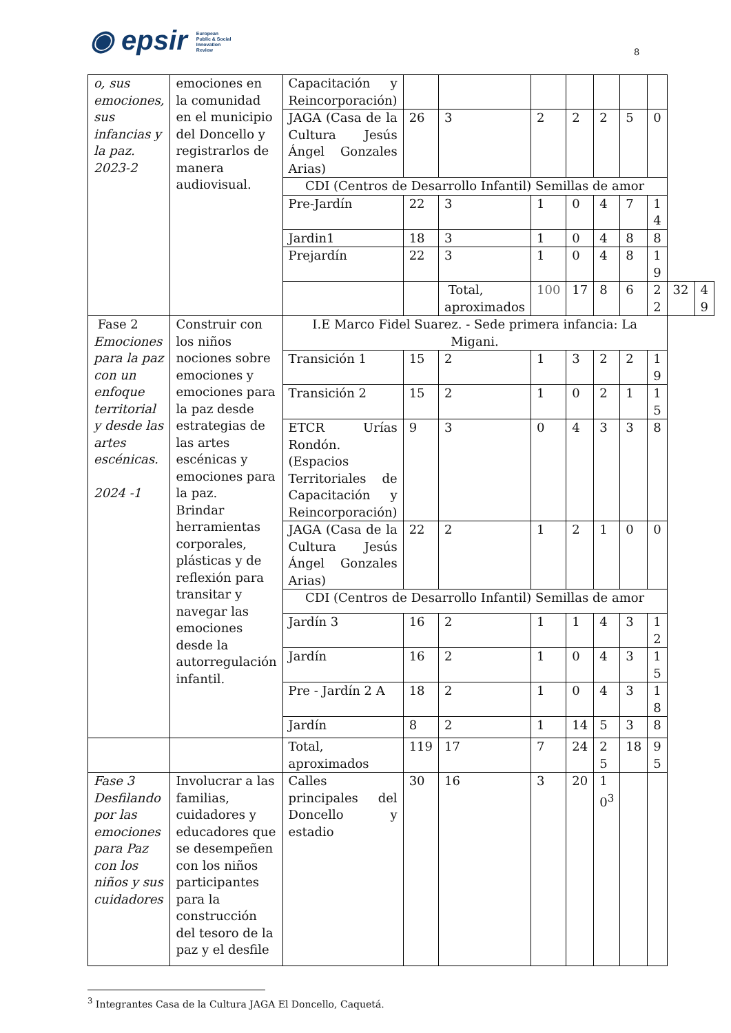◉ epsir European
Public & Social
Innovation
Review
8
| o, sus emociones, sus infancias y la paz. 2023-2 | emociones en la comunidad en el municipio del Doncello y registrarlos de manera audiovisual. | Capacitación y Reincorporación) | | | | | | | | | |
| | | JAGA (Casa de la Cultura Jesús Ángel Gonzales Arias) | 26 | 3 | 2 | 2 | 2 | 5 | 0 | | |
| | | CDI (Centros de Desarrollo Infantil) Semillas de amor | | | | | | | | | |
| | | Pre-Jardín | 22 | 3 | 1 | 0 | 4 | 7 | 1 4 | | |
| | | Jardin1 | 18 | 3 | 1 | 0 | 4 | 8 | 8 | | |
| | | Prejardín | 22 | 3 | 1 | 0 | 4 | 8 | 1 9 | | |
| | | | | Total, aproximados | 100 | 17 | 8 | 6 | 2 2 | 32 | 4 9 |
| Fase 2 Emociones para la paz con un enfoque territorial y desde las artes escénicas. 2024 -1 | Construir con los niños nociones sobre emociones y emociones para la paz desde estrategias de las artes escénicas y emociones para la paz. Brindar herramientas corporales, plásticas y de reflexión para transitar y navegar las emociones desde la autorregulación infantil. | I.E Marco Fidel Suarez. - Sede primera infancia: La Migani. | | | | | | | | | |
| | | Transición 1 | 15 | 2 | 1 | 3 | 2 | 2 | 1 9 | | |
| | | Transición 2 | 15 | 2 | 1 | 0 | 2 | 1 | 1 5 | | |
| | | ETCR Urías Rondón. (Espacios Territoriales de Capacitación y Reincorporación) | 9 | 3 | 0 | 4 | 3 | 3 | 8 | | |
| | | JAGA (Casa de la Cultura Jesús Ángel Gonzales Arias) | 22 | 2 | 1 | 2 | 1 | 0 | 0 | | |
| | | CDI (Centros de Desarrollo Infantil) Semillas de amor | | | | | | | | | |
| | | Jardín 3 | 16 | 2 | 1 | 1 | 4 | 3 | 1 2 | | |
| | | Jardín | 16 | 2 | 1 | 0 | 4 | 3 | 1 5 | | |
| | | Pre - Jardín 2 A | 18 | 2 | 1 | 0 | 4 | 3 | 1 8 | | |
| | | Jardín | 8 | 2 | 1 | 14 | 5 | 3 | 8 | | |
| | | Total, aproximados | 119 | 17 | 7 | 24 | 2 5 | 18 | 9 5 | | |
| Fase 3 Desfilando por las emociones para Paz con los niños y sus cuidadores | Involucrar a las familias, cuidadores y educadores que se desempeñen con los niños participantes para la construcción del tesoro de la paz y el desfile | Calles principales del Doncello y estadio | 30 | 16 | 3 | 20 | 1 0<sup>3</sup> | | | | |
<sup>3</sup> Integrantes Casa de la Cultura JAGA El Doncello, Caquetá.